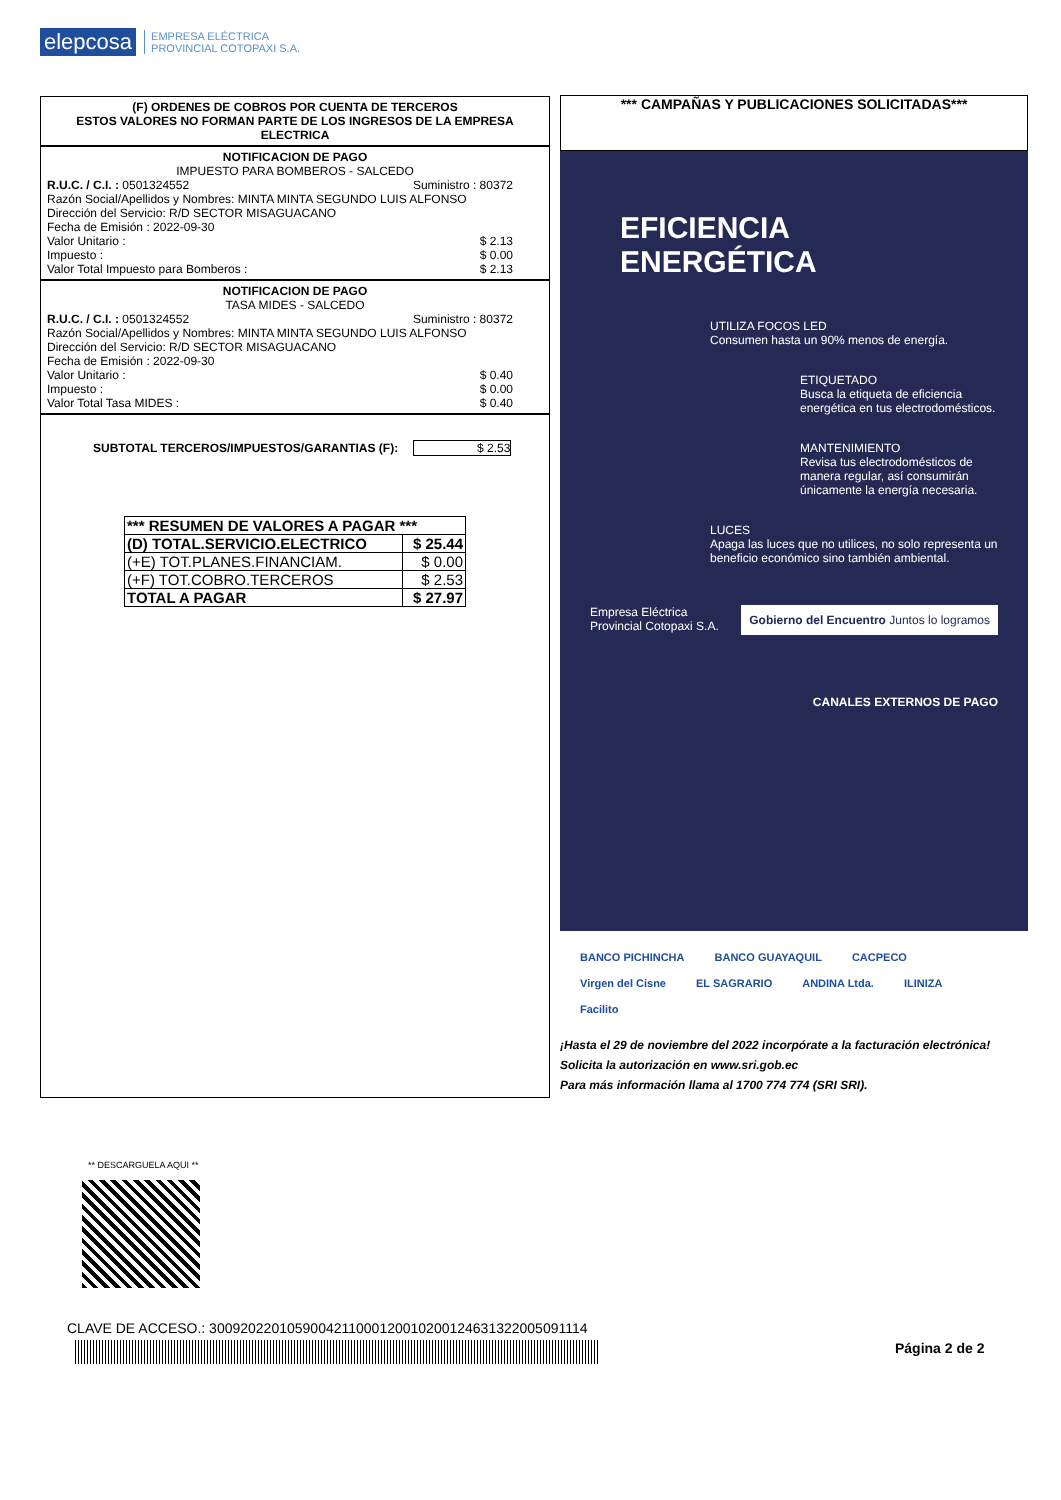elepcosa EMPRESA ELÉCTRICA
PROVINCIAL COTOPAXI S.A.
(F) ORDENES DE COBROS POR CUENTA DE TERCEROS
ESTOS VALORES NO FORMAN PARTE DE LOS INGRESOS DE LA EMPRESA ELECTRICA
NOTIFICACION DE PAGO
IMPUESTO PARA BOMBEROS - SALCEDO
R.U.C. / C.I. : 0501324552 Suministro : 80372
Razón Social/Apellidos y Nombres: MINTA MINTA SEGUNDO LUIS ALFONSO
Dirección del Servicio: R/D SECTOR MISAGUACANO
Fecha de Emisión : 2022-09-30
Valor Unitario : $ 2.13
Impuesto : $ 0.00
Valor Total Impuesto para Bomberos : $ 2.13
NOTIFICACION DE PAGO
TASA MIDES - SALCEDO
R.U.C. / C.I. : 0501324552 Suministro : 80372
Razón Social/Apellidos y Nombres: MINTA MINTA SEGUNDO LUIS ALFONSO
Dirección del Servicio: R/D SECTOR MISAGUACANO
Fecha de Emisión : 2022-09-30
Valor Unitario : $ 0.40
Impuesto : $ 0.00
Valor Total Tasa MIDES : $ 0.40
SUBTOTAL TERCEROS/IMPUESTOS/GARANTIAS (F): $ 2.53
| *** RESUMEN DE VALORES A PAGAR *** | |
| (D) TOTAL.SERVICIO.ELECTRICO | $ 25.44 |
| (+E) TOT.PLANES.FINANCIAM. | $ 0.00 |
| (+F) TOT.COBRO.TERCEROS | $ 2.53 |
| TOTAL A PAGAR | $ 27.97 |
*** CAMPAÑAS Y PUBLICACIONES SOLICITADAS***
EFICIENCIA
ENERGÉTICA
UTILIZA FOCOS LED
Consumen hasta un 90% menos de energía.
ETIQUETADO
Busca la etiqueta de eficiencia energética en tus electrodomésticos.
MANTENIMIENTO
Revisa tus electrodomésticos de manera regular, así consumirán únicamente la energía necesaria.
LUCES
Apaga las luces que no utilices, no solo representa un beneficio económico sino también ambiental.
Empresa Eléctrica
Provincial Cotopaxi S.A. Gobierno del Encuentro Juntos lo logramos
CANALES EXTERNOS DE PAGO
BANCO PICHINCHA BANCO GUAYAQUIL CACPECO Virgen del Cisne EL SAGRARIO ANDINA Ltda. ILINIZA Facilito
¡Hasta el 29 de noviembre del 2022 incorpórate a la facturación electrónica!
Solicita la autorización en www.sri.gob.ec
Para más información llama al 1700 774 774 (SRI SRI).
** DESCARGUELA AQUI **
CLAVE DE ACCESO.: 3009202201059004211000120010200124631322005091114
Página 2 de 2